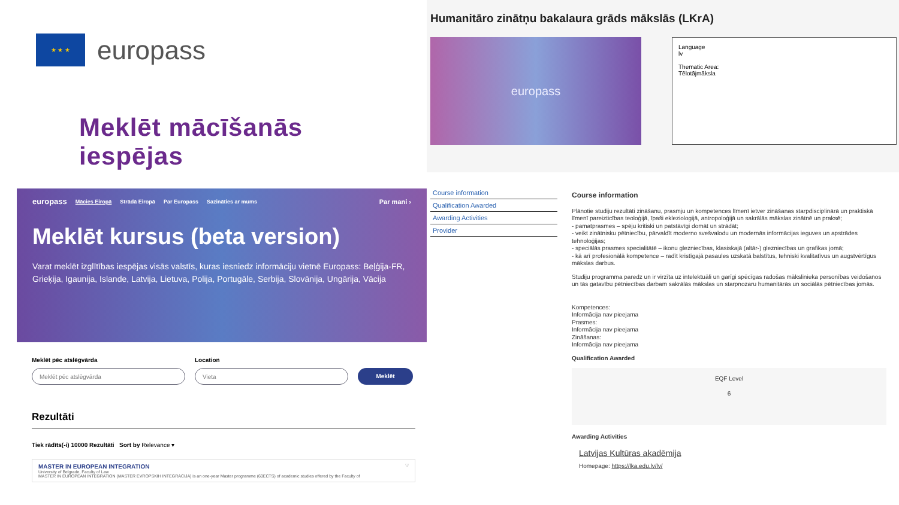★ ★ ★
europass
Meklēt mācīšanās
iespējas
europass Mācies Eiropā Strādā Eiropā Par Europass Sazināties ar mums Par mani ›
Meklēt kursus (beta version)
Varat meklēt izglītības iespējas visās valstīs, kuras iesniedz informāciju vietnē Europass: Beļģija-FR, Grieķija, Igaunija, Islande, Latvija, Lietuva, Polija, Portugāle, Serbija, Slovānija, Ungārija, Vācija
Meklēt pēc atslēgvārda
Meklēt pēc atslēgvārda
Location
Vieta
Meklēt
Rezultāti
Tiek rādīts(-i) 10000 Rezultāti Sort by Relevance ▾
MASTER IN EUROPEAN INTEGRATION ♡
University of Belgrade, Faculty of Law
MASTER IN EUROPEAN INTEGRATION (MASTER EVROPSKIH INTEGRACIJA) is an one-year Master programme (60ECTS) of academic studies offered by the Faculty of
Humanitāro zinātņu bakalaura grāds mākslās (LKrA)
europass
Language
lv
Thematic Area:
Tēlotājmāksla
Course information
Qualification Awarded
Awarding Activities
Provider
Course information
Plānotie studiju rezultāti zināšanu, prasmju un kompetences līmenī ietver zināšanas starpdisciplinārā un praktiskā līmenī pareizticības teoloģijā, īpaši ekleziologijā, antropoloģijā un sakrālās mākslas zinātnē un praksē;
- pamatprasmes – spēju kritiski un patstāvīgi domāt un strādāt;
- veikt zinātnisku pētniecību, pārvaldīt moderno svešvalodu un modernās informācijas ieguves un apstrādes tehnoloģijas;
- speciālās prasmes specialitātē – ikonu glezniecības, klasiskajā (altār-) glezniecības un grafikas jomā;
- kā arī profesionālā kompetence – radīt kristīgajā pasaules uzskatā balstītus, tehniski kvalitatīvus un augstvērtīgus mākslas darbus.
Studiju programma paredz un ir virzīta uz intelektuāli un garīgi spēcīgas radošas mākslinieka personības veidošanos un tās gatavību pētniecības darbam sakrālās mākslas un starpnozaru humanitārās un sociālās pētniecības jomās.
Kompetences:
Informācija nav pieejama
Prasmes:
Informācija nav pieejama
Zināšanas:
Informācija nav pieejama
Qualification Awarded
EQF Level
6
Awarding Activities
Latvijas Kultūras akadēmija
Homepage: https://lka.edu.lv/lv/